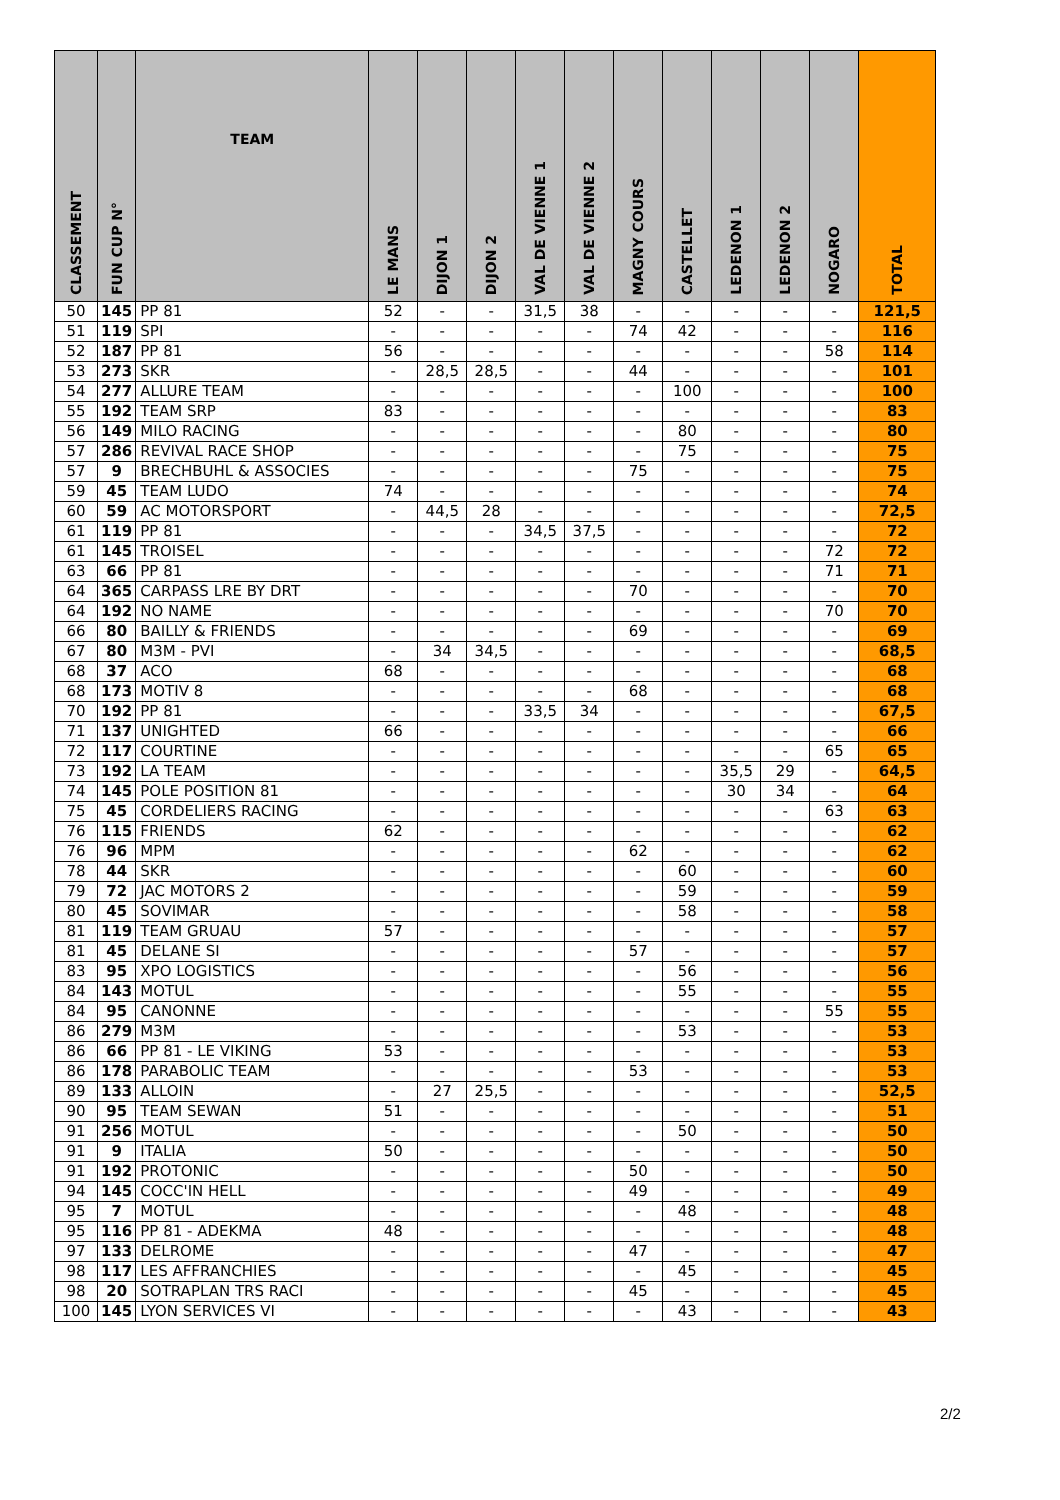| CLASSEMENT | FUN CUP N° | TEAM | LE MANS | DIJON 1 | DIJON 2 | VAL DE VIENNE 1 | VAL DE VIENNE 2 | MAGNY COURS | CASTELLET | LEDENON 1 | LEDENON 2 | NOGARO | TOTAL |
| --- | --- | --- | --- | --- | --- | --- | --- | --- | --- | --- | --- | --- | --- |
| 50 | 145 | PP 81 | 52 | - | - | 31,5 | 38 | - | - | - | - | - | 121,5 |
| 51 | 119 | SPI | - | - | - | - | - | 74 | 42 | - | - | - | 116 |
| 52 | 187 | PP 81 | 56 | - | - | - | - | - | - | - | - | 58 | 114 |
| 53 | 273 | SKR | - | 28,5 | 28,5 | - | - | 44 | - | - | - | - | 101 |
| 54 | 277 | ALLURE TEAM | - | - | - | - | - | - | 100 | - | - | - | 100 |
| 55 | 192 | TEAM SRP | 83 | - | - | - | - | - | - | - | - | - | 83 |
| 56 | 149 | MILO RACING | - | - | - | - | - | - | 80 | - | - | - | 80 |
| 57 | 286 | REVIVAL RACE SHOP | - | - | - | - | - | - | 75 | - | - | - | 75 |
| 57 | 9 | BRECHBUHL & ASSOCIES | - | - | - | - | - | 75 | - | - | - | - | 75 |
| 59 | 45 | TEAM LUDO | 74 | - | - | - | - | - | - | - | - | - | 74 |
| 60 | 59 | AC MOTORSPORT | - | 44,5 | 28 | - | - | - | - | - | - | - | 72,5 |
| 61 | 119 | PP 81 | - | - | - | 34,5 | 37,5 | - | - | - | - | - | 72 |
| 61 | 145 | TROISEL | - | - | - | - | - | - | - | - | - | 72 | 72 |
| 63 | 66 | PP 81 | - | - | - | - | - | - | - | - | - | 71 | 71 |
| 64 | 365 | CARPASS LRE BY DRT | - | - | - | - | - | 70 | - | - | - | - | 70 |
| 64 | 192 | NO NAME | - | - | - | - | - | - | - | - | - | 70 | 70 |
| 66 | 80 | BAILLY & FRIENDS | - | - | - | - | - | 69 | - | - | - | - | 69 |
| 67 | 80 | M3M - PVI | - | 34 | 34,5 | - | - | - | - | - | - | - | 68,5 |
| 68 | 37 | ACO | 68 | - | - | - | - | - | - | - | - | - | 68 |
| 68 | 173 | MOTIV 8 | - | - | - | - | - | 68 | - | - | - | - | 68 |
| 70 | 192 | PP 81 | - | - | - | 33,5 | 34 | - | - | - | - | - | 67,5 |
| 71 | 137 | UNIGHTED | 66 | - | - | - | - | - | - | - | - | - | 66 |
| 72 | 117 | COURTINE | - | - | - | - | - | - | - | - | - | 65 | 65 |
| 73 | 192 | LA TEAM | - | - | - | - | - | - | - | 35,5 | 29 | - | 64,5 |
| 74 | 145 | POLE POSITION 81 | - | - | - | - | - | - | - | 30 | 34 | - | 64 |
| 75 | 45 | CORDELIERS RACING | - | - | - | - | - | - | - | - | - | 63 | 63 |
| 76 | 115 | FRIENDS | 62 | - | - | - | - | - | - | - | - | - | 62 |
| 76 | 96 | MPM | - | - | - | - | - | 62 | - | - | - | - | 62 |
| 78 | 44 | SKR | - | - | - | - | - | - | 60 | - | - | - | 60 |
| 79 | 72 | JAC MOTORS 2 | - | - | - | - | - | - | 59 | - | - | - | 59 |
| 80 | 45 | SOVIMAR | - | - | - | - | - | - | 58 | - | - | - | 58 |
| 81 | 119 | TEAM GRUAU | 57 | - | - | - | - | - | - | - | - | - | 57 |
| 81 | 45 | DELANE SI | - | - | - | - | - | 57 | - | - | - | - | 57 |
| 83 | 95 | XPO LOGISTICS | - | - | - | - | - | - | 56 | - | - | - | 56 |
| 84 | 143 | MOTUL | - | - | - | - | - | - | 55 | - | - | - | 55 |
| 84 | 95 | CANONNE | - | - | - | - | - | - | - | - | - | 55 | 55 |
| 86 | 279 | M3M | - | - | - | - | - | - | 53 | - | - | - | 53 |
| 86 | 66 | PP 81 - LE VIKING | 53 | - | - | - | - | - | - | - | - | - | 53 |
| 86 | 178 | PARABOLIC TEAM | - | - | - | - | - | 53 | - | - | - | - | 53 |
| 89 | 133 | ALLOIN | - | 27 | 25,5 | - | - | - | - | - | - | - | 52,5 |
| 90 | 95 | TEAM SEWAN | 51 | - | - | - | - | - | - | - | - | - | 51 |
| 91 | 256 | MOTUL | - | - | - | - | - | - | 50 | - | - | - | 50 |
| 91 | 9 | ITALIA | 50 | - | - | - | - | - | - | - | - | - | 50 |
| 91 | 192 | PROTONIC | - | - | - | - | - | 50 | - | - | - | - | 50 |
| 94 | 145 | COCC'IN HELL | - | - | - | - | - | 49 | - | - | - | - | 49 |
| 95 | 7 | MOTUL | - | - | - | - | - | - | 48 | - | - | - | 48 |
| 95 | 116 | PP 81 - ADEKMA | 48 | - | - | - | - | - | - | - | - | - | 48 |
| 97 | 133 | DELROME | - | - | - | - | - | 47 | - | - | - | - | 47 |
| 98 | 117 | LES AFFRANCHIES | - | - | - | - | - | - | 45 | - | - | - | 45 |
| 98 | 20 | SOTRAPLAN TRS RACI | - | - | - | - | - | 45 | - | - | - | - | 45 |
| 100 | 145 | LYON SERVICES VI | - | - | - | - | - | - | 43 | - | - | - | 43 |
2/2